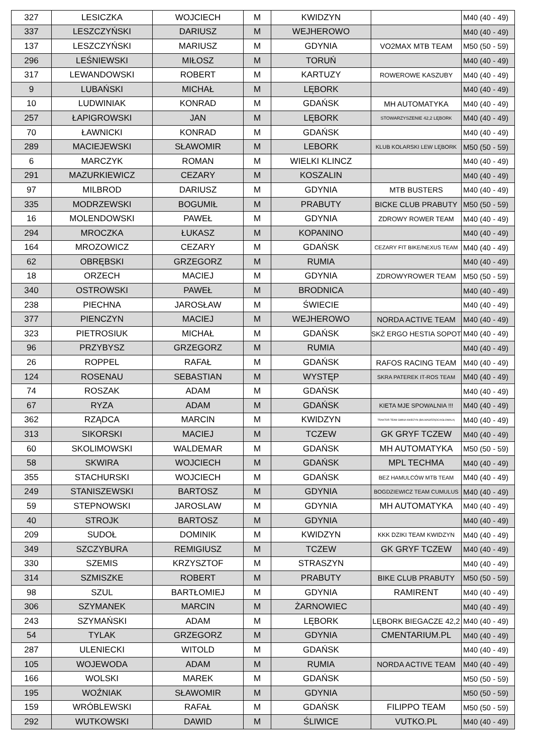| 327 | LESICZKA | WOJCIECH | M | KWIDZYN | | M40 (40 - 49) |
| 337 | LESZCZYŃSKI | DARIUSZ | M | WEJHEROWO | | M40 (40 - 49) |
| 137 | LESZCZYŃSKI | MARIUSZ | M | GDYNIA | VO2MAX MTB TEAM | M50 (50 - 59) |
| 296 | LEŚNIEWSKI | MIŁOSZ | M | TORUŃ | | M40 (40 - 49) |
| 317 | LEWANDOWSKI | ROBERT | M | KARTUZY | ROWEROWE KASZUBY | M40 (40 - 49) |
| 9 | LUBAŃSKI | MICHAŁ | M | LĘBORK | | M40 (40 - 49) |
| 10 | LUDWINIAK | KONRAD | M | GDAŃSK | MH AUTOMATYKA | M40 (40 - 49) |
| 257 | ŁAPIGROWSKI | JAN | M | LĘBORK | STOWARZYSZENIE 42,2 LĘBORK | M40 (40 - 49) |
| 70 | ŁAWNICKI | KONRAD | M | GDAŃSK | | M40 (40 - 49) |
| 289 | MACIEJEWSKI | SŁAWOMIR | M | LEBORK | KLUB KOLARSKI LEW LĘBORK | M50 (50 - 59) |
| 6 | MARCZYK | ROMAN | M | WIELKI KLINCZ | | M40 (40 - 49) |
| 291 | MAZURKIEWICZ | CEZARY | M | KOSZALIN | | M40 (40 - 49) |
| 97 | MILBROD | DARIUSZ | M | GDYNIA | MTB BUSTERS | M40 (40 - 49) |
| 335 | MODRZEWSKI | BOGUMIŁ | M | PRABUTY | BICKE CLUB PRABUTY | M50 (50 - 59) |
| 16 | MOLENDOWSKI | PAWEŁ | M | GDYNIA | ZDROWY ROWER TEAM | M40 (40 - 49) |
| 294 | MROCZKA | ŁUKASZ | M | KOPANINO | | M40 (40 - 49) |
| 164 | MROZOWICZ | CEZARY | M | GDAŃSK | CEZARY FIT BIKE/NEXUS TEAM | M40 (40 - 49) |
| 62 | OBRĘBSKI | GRZEGORZ | M | RUMIA | | M40 (40 - 49) |
| 18 | ORZECH | MACIEJ | M | GDYNIA | ZDROWYROWER TEAM | M50 (50 - 59) |
| 340 | OSTROWSKI | PAWEŁ | M | BRODNICA | | M40 (40 - 49) |
| 238 | PIECHNA | JAROSŁAW | M | ŚWIECIE | | M40 (40 - 49) |
| 377 | PIENCZYN | MACIEJ | M | WEJHEROWO | NORDA ACTIVE TEAM | M40 (40 - 49) |
| 323 | PIETROSIUK | MICHAŁ | M | GDAŃSK | SKŻ ERGO HESTIA SOPOT | M40 (40 - 49) |
| 96 | PRZYBYSZ | GRZEGORZ | M | RUMIA | | M40 (40 - 49) |
| 26 | ROPPEL | RAFAŁ | M | GDAŃSK | RAFOS RACING TEAM | M40 (40 - 49) |
| 124 | ROSENAU | SEBASTIAN | M | WYSTĘP | SKRA PATEREK IT-ROS TEAM | M40 (40 - 49) |
| 74 | ROSZAK | ADAM | M | GDAŃSK | | M40 (40 - 49) |
| 67 | RYZA | ADAM | M | GDAŃSK | KIETA MJE SPOWALNIA !!! | M40 (40 - 49) |
| 362 | RZĄDCA | MARCIN | M | KWIDZYN | TRAKTOR TEAM GMINA KWIDZYN (BALMAS/RZĄDCA/GŁOWALA) | M40 (40 - 49) |
| 313 | SIKORSKI | MACIEJ | M | TCZEW | GK GRYF TCZEW | M40 (40 - 49) |
| 60 | SKOLIMOWSKI | WALDEMAR | M | GDAŃSK | MH AUTOMATYKA | M50 (50 - 59) |
| 58 | SKWIRA | WOJCIECH | M | GDAŃSK | MPL TECHMA | M40 (40 - 49) |
| 355 | STACHURSKI | WOJCIECH | M | GDAŃSK | BEZ HAMULCÓW MTB TEAM | M40 (40 - 49) |
| 249 | STANISZEWSKI | BARTOSZ | M | GDYNIA | BOGDZIEWICZ TEAM CUMULUS | M40 (40 - 49) |
| 59 | STEPNOWSKI | JAROSLAW | M | GDYNIA | MH AUTOMATYKA | M40 (40 - 49) |
| 40 | STROJK | BARTOSZ | M | GDYNIA | | M40 (40 - 49) |
| 209 | SUDOŁ | DOMINIK | M | KWIDZYN | KKK DZIKI TEAM KWIDZYN | M40 (40 - 49) |
| 349 | SZCZYBURA | REMIGIUSZ | M | TCZEW | GK GRYF TCZEW | M40 (40 - 49) |
| 330 | SZEMIS | KRZYSZTOF | M | STRASZYN | | M40 (40 - 49) |
| 314 | SZMISZKE | ROBERT | M | PRABUTY | BIKE CLUB PRABUTY | M50 (50 - 59) |
| 98 | SZUL | BARTŁOMIEJ | M | GDYNIA | RAMIRENT | M40 (40 - 49) |
| 306 | SZYMANEK | MARCIN | M | ŻARNOWIEC | | M40 (40 - 49) |
| 243 | SZYMAŃSKI | ADAM | M | LĘBORK | LĘBORK BIEGACZE 42,2 | M40 (40 - 49) |
| 54 | TYLAK | GRZEGORZ | M | GDYNIA | CMENTARIUM.PL | M40 (40 - 49) |
| 287 | ULENIECKI | WITOLD | M | GDAŃSK | | M40 (40 - 49) |
| 105 | WOJEWODA | ADAM | M | RUMIA | NORDA ACTIVE TEAM | M40 (40 - 49) |
| 166 | WOLSKI | MAREK | M | GDAŃSK | | M50 (50 - 59) |
| 195 | WOŹNIAK | SŁAWOMIR | M | GDYNIA | | M50 (50 - 59) |
| 159 | WRÓBLEWSKI | RAFAŁ | M | GDAŃSK | FILIPPO TEAM | M50 (50 - 59) |
| 292 | WUTKOWSKI | DAWID | M | ŚLIWICE | VUTKO.PL | M40 (40 - 49) |